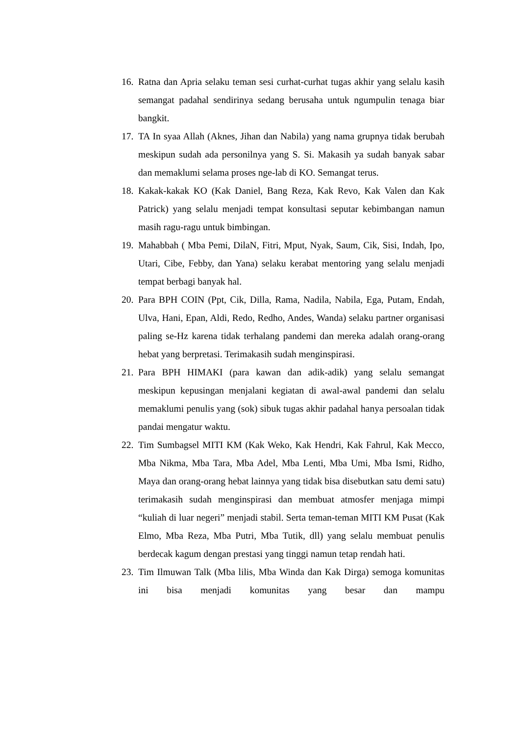16. Ratna dan Apria selaku teman sesi curhat-curhat tugas akhir yang selalu kasih semangat padahal sendirinya sedang berusaha untuk ngumpulin tenaga biar bangkit.
17. TA In syaa Allah (Aknes, Jihan dan Nabila) yang nama grupnya tidak berubah meskipun sudah ada personilnya yang S. Si. Makasih ya sudah banyak sabar dan memaklumi selama proses nge-lab di KO. Semangat terus.
18. Kakak-kakak KO (Kak Daniel, Bang Reza, Kak Revo, Kak Valen dan Kak Patrick) yang selalu menjadi tempat konsultasi seputar kebimbangan namun masih ragu-ragu untuk bimbingan.
19. Mahabbah ( Mba Pemi, DilaN, Fitri, Mput, Nyak, Saum, Cik, Sisi, Indah, Ipo, Utari, Cibe, Febby, dan Yana) selaku kerabat mentoring yang selalu menjadi tempat berbagi banyak hal.
20. Para BPH COIN (Ppt, Cik, Dilla, Rama, Nadila, Nabila, Ega, Putam, Endah, Ulva, Hani, Epan, Aldi, Redo, Redho, Andes, Wanda) selaku partner organisasi paling se-Hz karena tidak terhalang pandemi dan mereka adalah orang-orang hebat yang berpretasi. Terimakasih sudah menginspirasi.
21. Para BPH HIMAKI (para kawan dan adik-adik) yang selalu semangat meskipun kepusingan menjalani kegiatan di awal-awal pandemi dan selalu memaklumi penulis yang (sok) sibuk tugas akhir padahal hanya persoalan tidak pandai mengatur waktu.
22. Tim Sumbagsel MITI KM (Kak Weko, Kak Hendri, Kak Fahrul, Kak Mecco, Mba Nikma, Mba Tara, Mba Adel, Mba Lenti, Mba Umi, Mba Ismi, Ridho, Maya dan orang-orang hebat lainnya yang tidak bisa disebutkan satu demi satu) terimakasih sudah menginspirasi dan membuat atmosfer menjaga mimpi “kuliah di luar negeri” menjadi stabil. Serta teman-teman MITI KM Pusat (Kak Elmo, Mba Reza, Mba Putri, Mba Tutik, dll) yang selalu membuat penulis berdecak kagum dengan prestasi yang tinggi namun tetap rendah hati.
23. Tim Ilmuwan Talk (Mba lilis, Mba Winda dan Kak Dirga) semoga komunitas ini bisa menjadi komunitas yang besar dan mampu